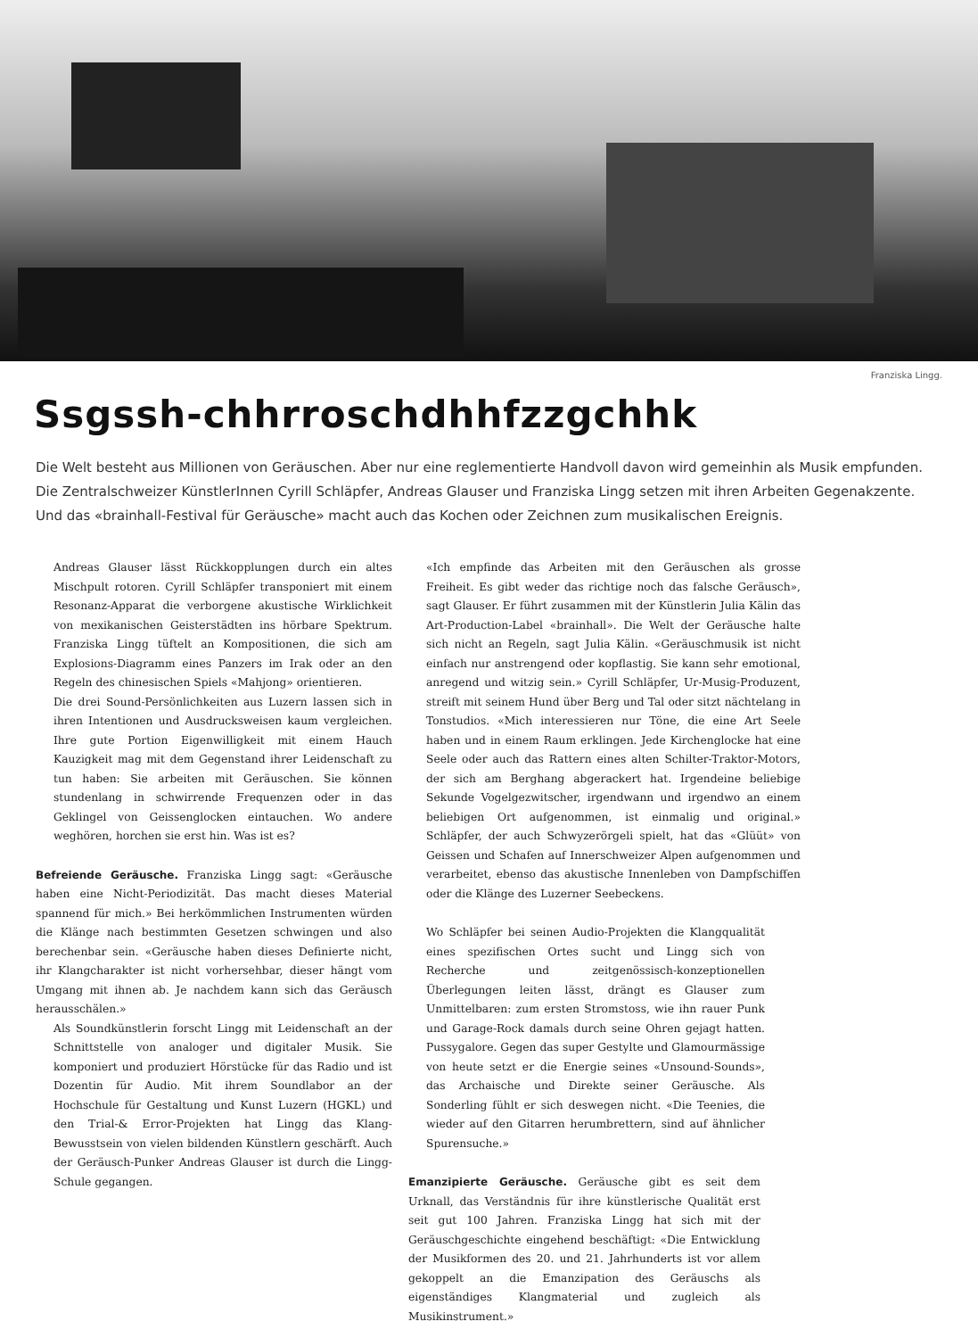Franziska Lingg.
Ssgssh-chhrroschdhhfzzgchhk
Die Welt besteht aus Millionen von Geräuschen. Aber nur eine reglementierte Handvoll davon wird gemeinhin als Musik empfunden. Die Zentralschweizer KünstlerInnen Cyrill Schläpfer, Andreas Glauser und Franziska Lingg setzen mit ihren Arbeiten Gegenakzente. Und das «brainhall-Festival für Geräusche» macht auch das Kochen oder Zeichnen zum musikalischen Ereignis.
Andreas Glauser lässt Rückkopplungen durch ein altes Mischpult rotoren. Cyrill Schläpfer transponiert mit einem Resonanz-Apparat die verborgene akustische Wirklichkeit von mexikanischen Geisterstädten ins hörbare Spektrum. Franziska Lingg tüftelt an Kompositionen, die sich am Explosions-Diagramm eines Panzers im Irak oder an den Regeln des chinesischen Spiels «Mahjong» orientieren.
Die drei Sound-Persönlichkeiten aus Luzern lassen sich in ihren Intentionen und Ausdrucksweisen kaum vergleichen. Ihre gute Portion Eigenwilligkeit mit einem Hauch Kauzigkeit mag mit dem Gegenstand ihrer Leidenschaft zu tun haben: Sie arbeiten mit Geräuschen. Sie können stundenlang in schwirrende Frequenzen oder in das Geklingel von Geissenglocken eintauchen. Wo andere weghören, horchen sie erst hin. Was ist es?
Befreiende Geräusche. Franziska Lingg sagt: «Geräusche haben eine Nicht-Periodizität. Das macht dieses Material spannend für mich.» Bei herkömmlichen Instrumenten würden die Klänge nach bestimmten Gesetzen schwingen und also berechenbar sein. «Geräusche haben dieses Definierte nicht, ihr Klangcharakter ist nicht vorhersehbar, dieser hängt vom Umgang mit ihnen ab. Je nachdem kann sich das Geräusch herausschälen.»
Als Soundkünstlerin forscht Lingg mit Leidenschaft an der Schnittstelle von analoger und digitaler Musik. Sie komponiert und produziert Hörstücke für das Radio und ist Dozentin für Audio. Mit ihrem Soundlabor an der Hochschule für Gestaltung und Kunst Luzern (HGKL) und den Trial-& Error-Projekten hat Lingg das Klang-Bewusstsein von vielen bildenden Künstlern geschärft. Auch der Geräusch-Punker Andreas Glauser ist durch die Lingg-Schule gegangen.
«Ich empfinde das Arbeiten mit den Geräuschen als grosse Freiheit. Es gibt weder das richtige noch das falsche Geräusch», sagt Glauser. Er führt zusammen mit der Künstlerin Julia Kälin das Art-Production-Label «brainhall». Die Welt der Geräusche halte sich nicht an Regeln, sagt Julia Kälin. «Geräuschmusik ist nicht einfach nur anstrengend oder kopflastig. Sie kann sehr emotional, anregend und witzig sein.» Cyrill Schläpfer, Ur-Musig-Produzent, streift mit seinem Hund über Berg und Tal oder sitzt nächtelang in Tonstudios. «Mich interessieren nur Töne, die eine Art Seele haben und in einem Raum erklingen. Jede Kirchenglocke hat eine Seele oder auch das Rattern eines alten Schilter-Traktor-Motors, der sich am Berghang abgerackert hat. Irgendeine beliebige Sekunde Vogelgezwitscher, irgendwann und irgendwo an einem beliebigen Ort aufgenommen, ist einmalig und original.» Schläpfer, der auch Schwyzerörgeli spielt, hat das «Glüüt» von Geissen und Schafen auf Innerschweizer Alpen aufgenommen und verarbeitet, ebenso das akustische Innenleben von Dampfschiffen oder die Klänge des Luzerner Seebeckens.
Wo Schläpfer bei seinen Audio-Projekten die Klangqualität eines spezifischen Ortes sucht und Lingg sich von Recherche und zeitgenössisch-konzeptionellen Überlegungen leiten lässt, drängt es Glauser zum Unmittelbaren: zum ersten Stromstoss, wie ihn rauer Punk und Garage-Rock damals durch seine Ohren gejagt hatten. Pussygalore. Gegen das super Gestylte und Glamourmässige von heute setzt er die Energie seines «Unsound-Sounds», das Archaische und Direkte seiner Geräusche. Als Sonderling fühlt er sich deswegen nicht. «Die Teenies, die wieder auf den Gitarren herumbrettern, sind auf ähnlicher Spurensuche.»
Emanzipierte Geräusche. Geräusche gibt es seit dem Urknall, das Verständnis für ihre künstlerische Qualität erst seit gut 100 Jahren. Franziska Lingg hat sich mit der Geräuschgeschichte eingehend beschäftigt: «Die Entwicklung der Musikformen des 20. und 21. Jahrhunderts ist vor allem gekoppelt an die Emanzipation des Geräuschs als eigenständiges Klangmaterial und zugleich als Musikinstrument.»